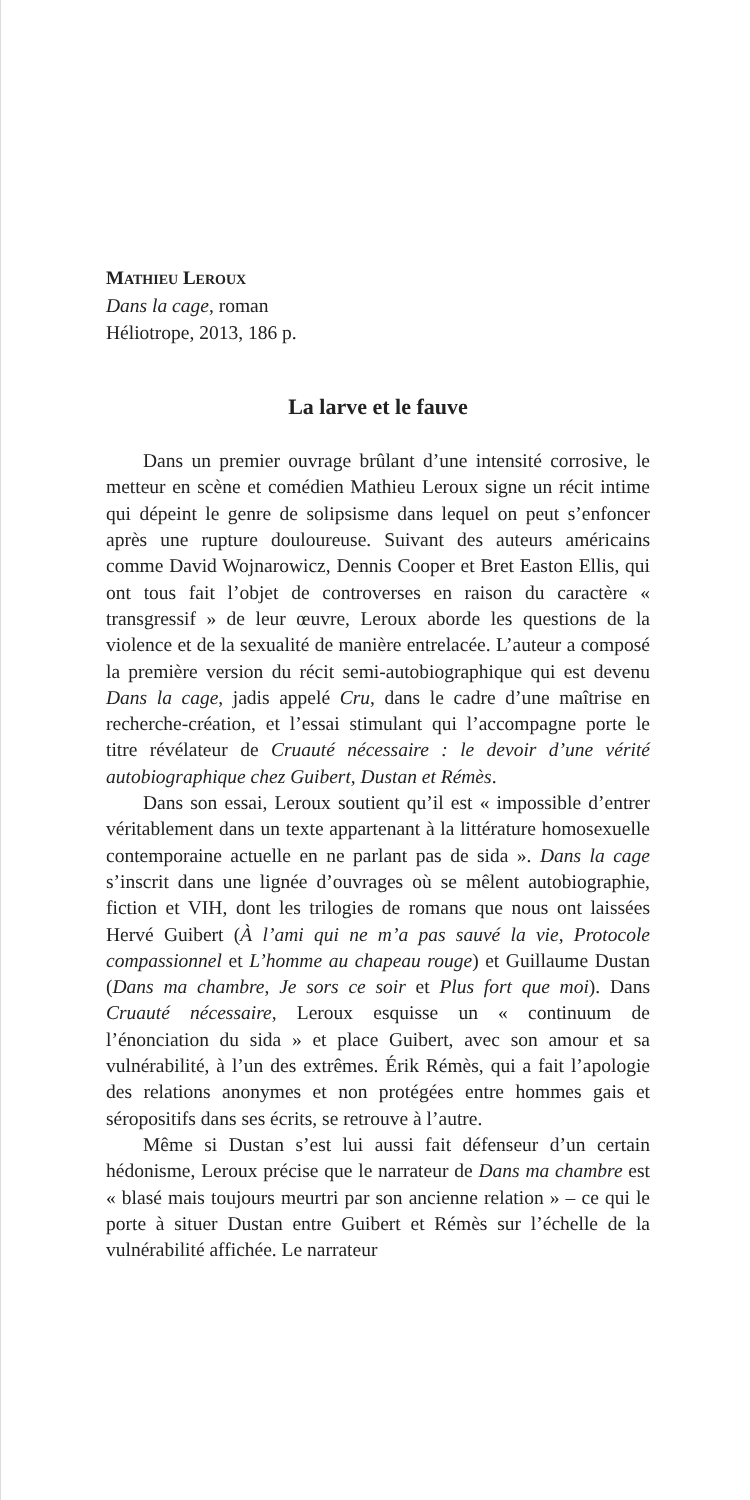MATHIEU LEROUX
Dans la cage, roman
Héliotrope, 2013, 186 p.
La larve et le fauve
Dans un premier ouvrage brûlant d’une intensité corrosive, le metteur en scène et comédien Mathieu Leroux signe un récit intime qui dépeint le genre de solipsisme dans lequel on peut s’enfoncer après une rupture douloureuse. Suivant des auteurs américains comme David Wojnarowicz, Dennis Cooper et Bret Easton Ellis, qui ont tous fait l’objet de controverses en raison du caractère « transgressif » de leur œuvre, Leroux aborde les questions de la violence et de la sexualité de manière entrelacée. L’auteur a composé la première version du récit semi-autobiographique qui est devenu Dans la cage, jadis appelé Cru, dans le cadre d’une maîtrise en recherche-création, et l’essai stimulant qui l’accompagne porte le titre révélateur de Cruauté nécessaire : le devoir d’une vérité autobiographique chez Guibert, Dustan et Rémès.
Dans son essai, Leroux soutient qu’il est « impossible d’entrer véritablement dans un texte appartenant à la littérature homosexuelle contemporaine actuelle en ne parlant pas de sida ». Dans la cage s’inscrit dans une lignée d’ouvrages où se mêlent autobiographie, fiction et VIH, dont les trilogies de romans que nous ont laissées Hervé Guibert (À l’ami qui ne m’a pas sauvé la vie, Protocole compassionnel et L’homme au chapeau rouge) et Guillaume Dustan (Dans ma chambre, Je sors ce soir et Plus fort que moi). Dans Cruauté nécessaire, Leroux esquisse un « continuum de l’énonciation du sida » et place Guibert, avec son amour et sa vulnérabilité, à l’un des extrêmes. Érik Rémès, qui a fait l’apologie des relations anonymes et non protégées entre hommes gais et séropositifs dans ses écrits, se retrouve à l’autre.
Même si Dustan s’est lui aussi fait défenseur d’un certain hédonisme, Leroux précise que le narrateur de Dans ma chambre est « blasé mais toujours meurtri par son ancienne relation » – ce qui le porte à situer Dustan entre Guibert et Rémès sur l’échelle de la vulnérabilité affichée. Le narrateur